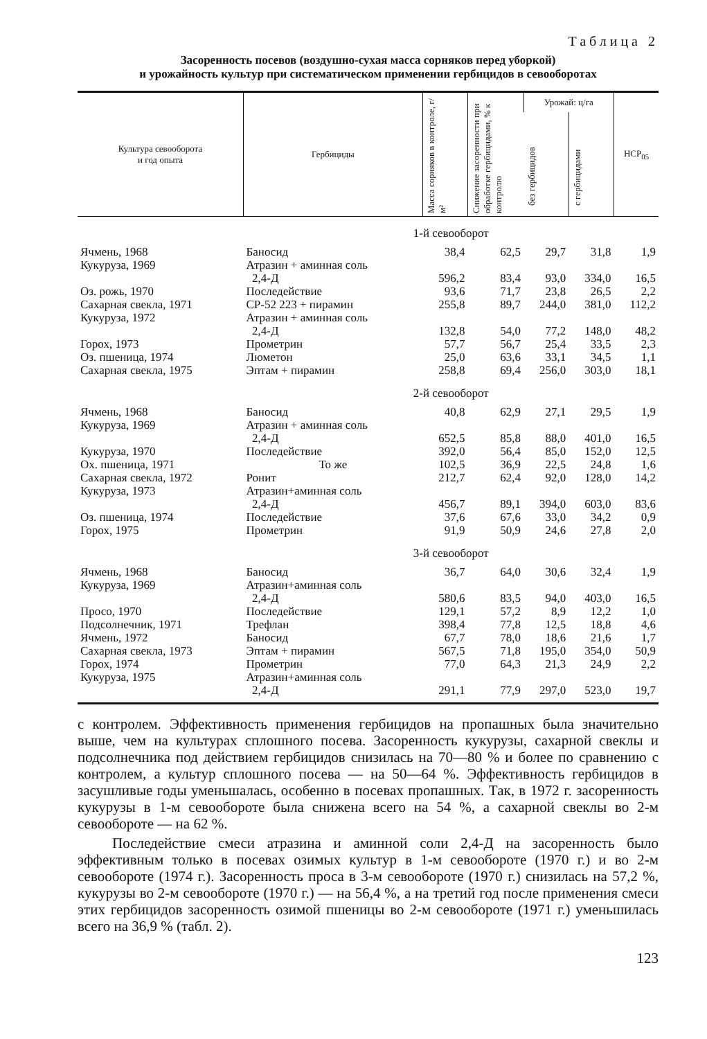Таблица 2
Засоренность посевов (воздушно-сухая масса сорняков перед уборкой)
и урожайность культур при систематическом применении гербицидов в севооборотах
| Культура севооборота и год опыта | Гербициды | Масса сорняков в контроле, г/м² | Снижение засоренности при обработке гербицидами, % к контролю | Урожай: ц/га | | НСР<sub>05</sub> |
| --- | --- | --- | --- | --- | --- | --- |
| | | | | без гербицидов | с гербицидами | |
| | 1-й севооборот | | | | | |
| Ячмень, 1968 | Баносид | 38,4 | 62,5 | 29,7 | 31,8 | 1,9 |
| Кукуруза, 1969 | Атразин + аминная соль 2,4-Д | 596,2 | 83,4 | 93,0 | 334,0 | 16,5 |
| Оз. рожь, 1970 | Последействие | 93,6 | 71,7 | 23,8 | 26,5 | 2,2 |
| Сахарная свекла, 1971 | СР-52 223 + пирамин | 255,8 | 89,7 | 244,0 | 381,0 | 112,2 |
| Кукуруза, 1972 | Атразин + аминная соль 2,4-Д | 132,8 | 54,0 | 77,2 | 148,0 | 48,2 |
| Горох, 1973 | Прометрин | 57,7 | 56,7 | 25,4 | 33,5 | 2,3 |
| Оз. пшеница, 1974 | Люметон | 25,0 | 63,6 | 33,1 | 34,5 | 1,1 |
| Сахарная свекла, 1975 | Эптам + пирамин | 258,8 | 69,4 | 256,0 | 303,0 | 18,1 |
| | 2-й севооборот | | | | | |
| Ячмень, 1968 | Баносид | 40,8 | 62,9 | 27,1 | 29,5 | 1,9 |
| Кукуруза, 1969 | Атразин + аминная соль 2,4-Д | 652,5 | 85,8 | 88,0 | 401,0 | 16,5 |
| Кукуруза, 1970 | Последействие | 392,0 | 56,4 | 85,0 | 152,0 | 12,5 |
| Ох. пшеница, 1971 | То же | 102,5 | 36,9 | 22,5 | 24,8 | 1,6 |
| Сахарная свекла, 1972 | Ронит | 212,7 | 62,4 | 92,0 | 128,0 | 14,2 |
| Кукуруза, 1973 | Атразин+аминная соль 2,4-Д | 456,7 | 89,1 | 394,0 | 603,0 | 83,6 |
| Оз. пшеница, 1974 | Последействие | 37,6 | 67,6 | 33,0 | 34,2 | 0,9 |
| Горох, 1975 | Прометрин | 91,9 | 50,9 | 24,6 | 27,8 | 2,0 |
| | 3-й севооборот | | | | | |
| Ячмень, 1968 | Баносид | 36,7 | 64,0 | 30,6 | 32,4 | 1,9 |
| Кукуруза, 1969 | Атразин+аминная соль 2,4-Д | 580,6 | 83,5 | 94,0 | 403,0 | 16,5 |
| Просо, 1970 | Последействие | 129,1 | 57,2 | 8,9 | 12,2 | 1,0 |
| Подсолнечник, 1971 | Трефлан | 398,4 | 77,8 | 12,5 | 18,8 | 4,6 |
| Ячмень, 1972 | Баносид | 67,7 | 78,0 | 18,6 | 21,6 | 1,7 |
| Сахарная свекла, 1973 | Эптам + пирамин | 567,5 | 71,8 | 195,0 | 354,0 | 50,9 |
| Горох, 1974 | Прометрин | 77,0 | 64,3 | 21,3 | 24,9 | 2,2 |
| Кукуруза, 1975 | Атразин+аминная соль 2,4-Д | 291,1 | 77,9 | 297,0 | 523,0 | 19,7 |
с контролем. Эффективность применения гербицидов на пропашных была значительно выше, чем на культурах сплошного посева. Засоренность кукурузы, сахарной свеклы и подсолнечника под действием гербицидов снизилась на 70—80 % и более по сравнению с контролем, а культур сплошного посева — на 50—64 %. Эффективность гербицидов в засушливые годы уменьшалась, особенно в посевах пропашных. Так, в 1972 г. засоренность кукурузы в 1-м севообороте была снижена всего на 54 %, а сахарной свеклы во 2-м севообороте — на 62 %.
Последействие смеси атразина и аминной соли 2,4-Д на засоренность было эффективным только в посевах озимых культур в 1-м севообороте (1970 г.) и во 2-м севообороте (1974 г.). Засоренность проса в 3-м севообороте (1970 г.) снизилась на 57,2 %, кукурузы во 2-м севообороте (1970 г.) — на 56,4 %, а на третий год после применения смеси этих гербицидов засоренность озимой пшеницы во 2-м севообороте (1971 г.) уменьшилась всего на 36,9 % (табл. 2).
123